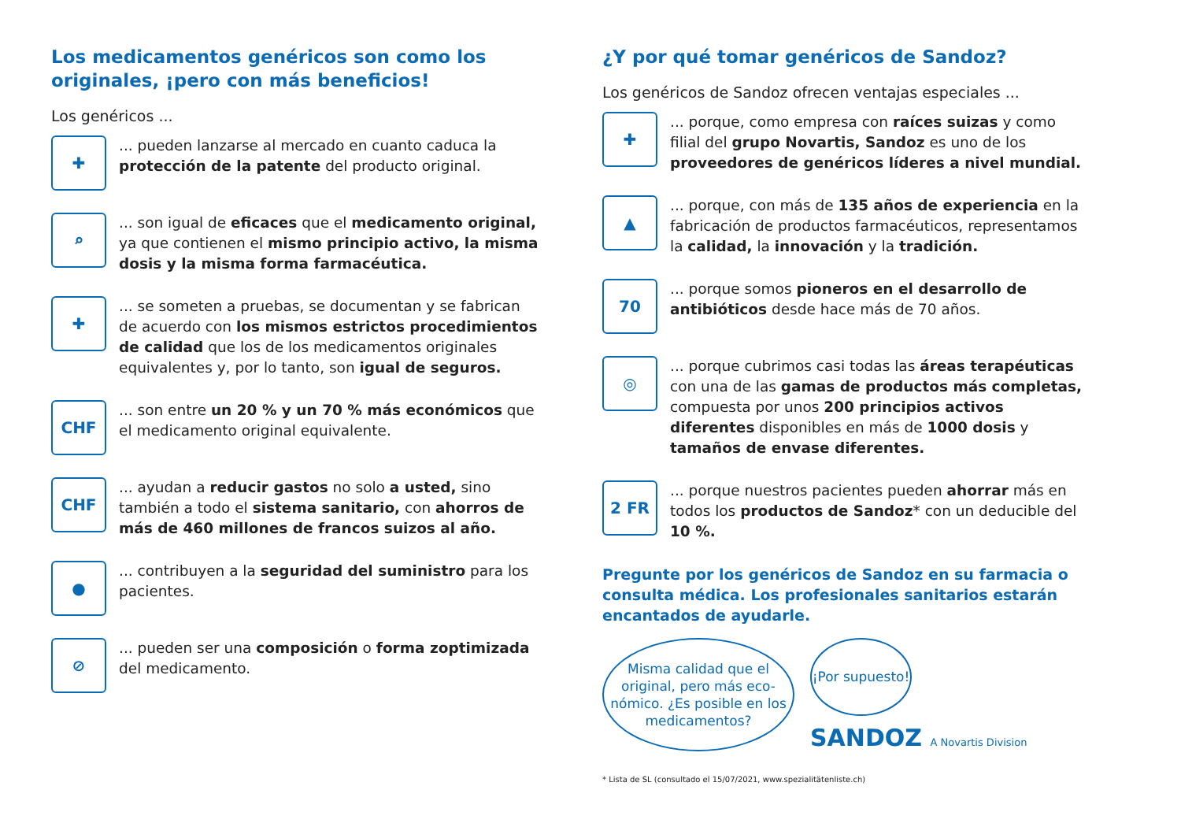Los medicamentos genéricos son como los originales, ¡pero con más beneficios!
Los genéricos ...
✚
... pueden lanzarse al mercado en cuanto caduca la protección de la patente del producto original.
⌕
... son igual de eficaces que el medicamento original, ya que contienen el mismo principio activo, la misma dosis y la misma forma farmacéutica.
✚
... se someten a pruebas, se documentan y se fabrican de acuerdo con los mismos estrictos procedimientos de calidad que los de los medicamentos originales equivalentes y, por lo tanto, son igual de seguros.
CHF
... son entre un 20 % y un 70 % más económicos que el medicamento original equivalente.
CHF
... ayudan a reducir gastos no solo a usted, sino también a todo el sistema sanitario, con ahorros de más de 460 millones de francos suizos al año.
●
... contribuyen a la seguridad del suministro para los pacientes.
⊘
... pueden ser una composición o forma zoptimizada del medicamento.
¿Y por qué tomar genéricos de Sandoz?
Los genéricos de Sandoz ofrecen ventajas especiales ...
✚
... porque, como empresa con raíces suizas y como filial del grupo Novartis, Sandoz es uno de los proveedores de genéricos líderes a nivel mundial.
▲
... porque, con más de 135 años de experiencia en la fabricación de productos farmacéuticos, representamos la calidad, la innovación y la tradición.
70
... porque somos pioneros en el desarrollo de antibióticos desde hace más de 70 años.
◎
... porque cubrimos casi todas las áreas terapéuticas con una de las gamas de productos más completas, compuesta por unos 200 principios activos diferentes disponibles en más de 1000 dosis y tamaños de envase diferentes.
2 FR
... porque nuestros pacientes pueden ahorrar más en todos los productos de Sandoz* con un deducible del 10 %.
Pregunte por los genéricos de Sandoz en su farmacia o consulta médica. Los profesionales sanitarios estarán encantados de ayudarle.
Misma calidad que el original, pero más eco-nómico. ¿Es posible en los medicamentos?
¡Por supuesto!
SANDOZ A Novartis Division
* Lista de SL (consultado el 15/07/2021, www.spezialitätenliste.ch)